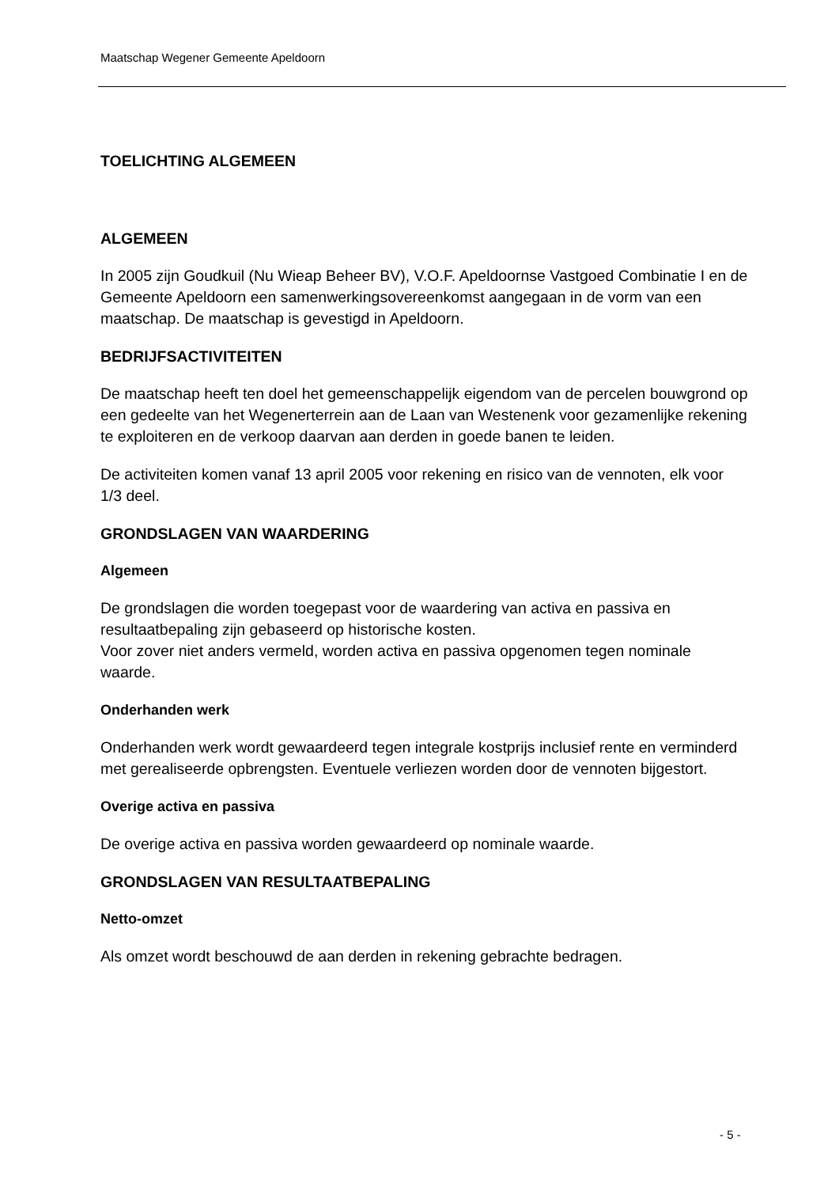Maatschap Wegener Gemeente Apeldoorn
TOELICHTING ALGEMEEN
ALGEMEEN
In 2005 zijn Goudkuil (Nu Wieap Beheer BV), V.O.F. Apeldoornse Vastgoed Combinatie I en de Gemeente Apeldoorn een samenwerkingsovereenkomst aangegaan in de vorm van een maatschap. De maatschap is gevestigd in Apeldoorn.
BEDRIJFSACTIVITEITEN
De maatschap heeft ten doel het gemeenschappelijk eigendom van de percelen bouwgrond op een gedeelte van het Wegenerterrein aan de Laan van Westenenk voor gezamenlijke rekening te exploiteren en de verkoop daarvan aan derden in goede banen te leiden.
De activiteiten komen vanaf 13 april 2005 voor rekening en risico van de vennoten, elk voor 1/3 deel.
GRONDSLAGEN VAN WAARDERING
Algemeen
De grondslagen die worden toegepast voor de waardering van activa en passiva en resultaatbepaling zijn gebaseerd op historische kosten.
Voor zover niet anders vermeld, worden activa en passiva opgenomen tegen nominale waarde.
Onderhanden werk
Onderhanden werk wordt gewaardeerd tegen integrale kostprijs inclusief rente en verminderd met gerealiseerde opbrengsten. Eventuele verliezen worden door de vennoten bijgestort.
Overige activa en passiva
De overige activa en passiva worden gewaardeerd op nominale waarde.
GRONDSLAGEN VAN RESULTAATBEPALING
Netto-omzet
Als omzet wordt beschouwd de aan derden in rekening gebrachte bedragen.
- 5 -